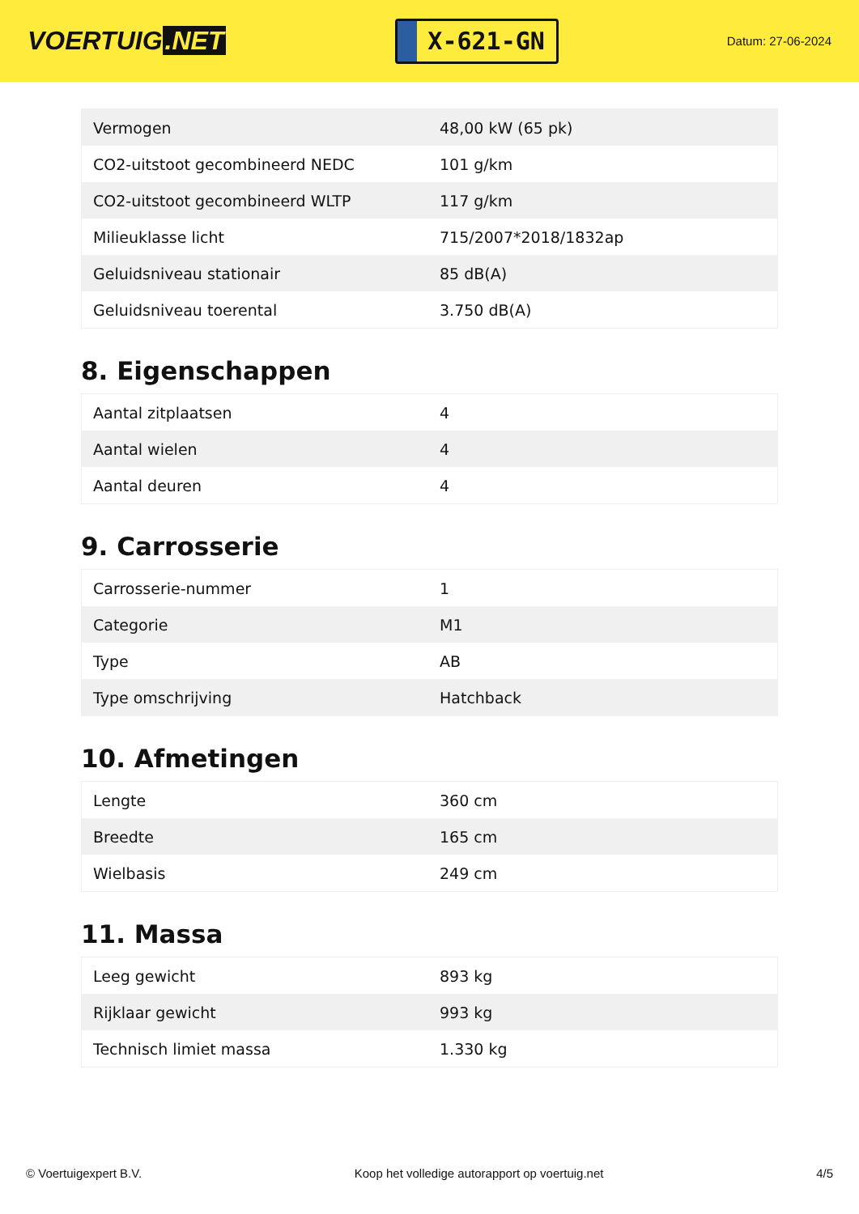VOERTUIG.NET
X-621-GN
Datum: 27-06-2024
| Vermogen | 48,00 kW (65 pk) |
| CO2-uitstoot gecombineerd NEDC | 101 g/km |
| CO2-uitstoot gecombineerd WLTP | 117 g/km |
| Milieuklasse licht | 715/2007*2018/1832ap |
| Geluidsniveau stationair | 85 dB(A) |
| Geluidsniveau toerental | 3.750 dB(A) |
8. Eigenschappen
| Aantal zitplaatsen | 4 |
| Aantal wielen | 4 |
| Aantal deuren | 4 |
9. Carrosserie
| Carrosserie-nummer | 1 |
| Categorie | M1 |
| Type | AB |
| Type omschrijving | Hatchback |
10. Afmetingen
| Lengte | 360 cm |
| Breedte | 165 cm |
| Wielbasis | 249 cm |
11. Massa
| Leeg gewicht | 893 kg |
| Rijklaar gewicht | 993 kg |
| Technisch limiet massa | 1.330 kg |
© Voertuigexpert B.V. Koop het volledige autorapport op voertuig.net 4/5